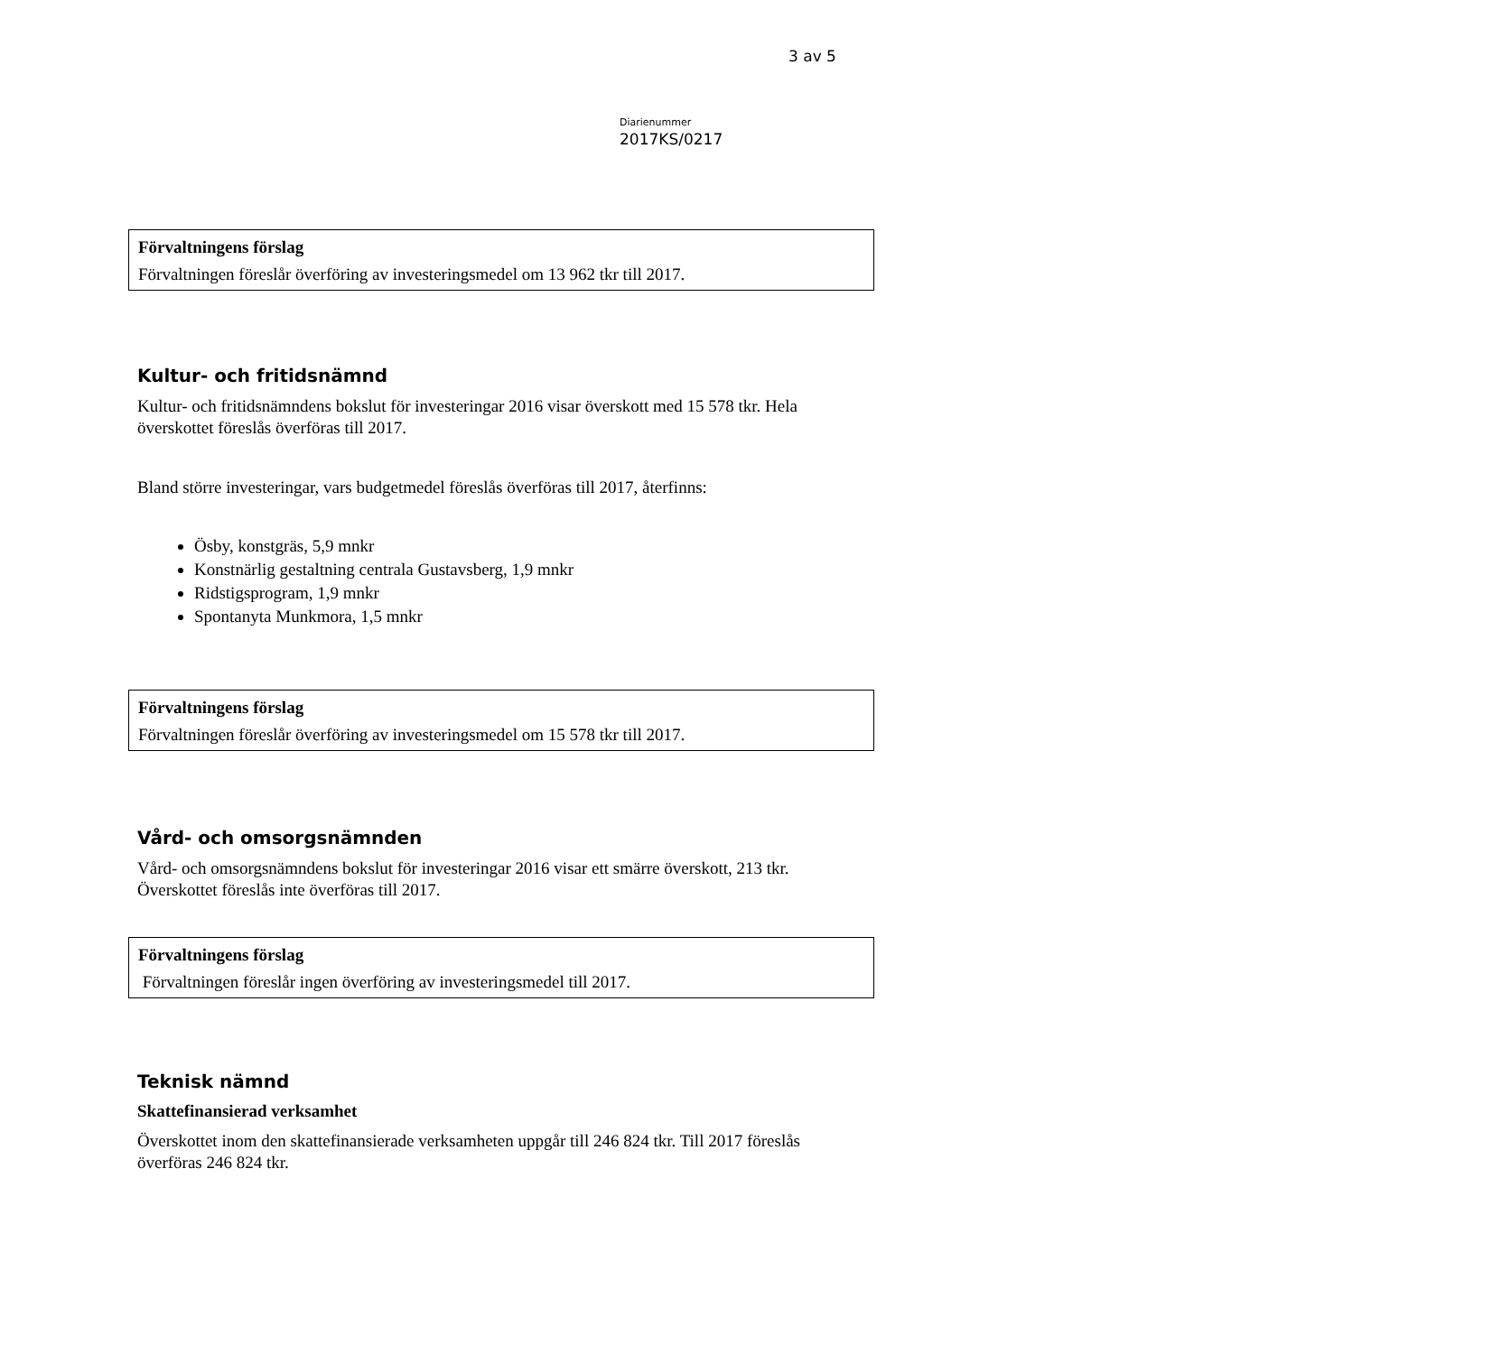3 av 5
Diarienummer
2017KS/0217
Förvaltningens förslag
Förvaltningen föreslår överföring av investeringsmedel om 13 962 tkr till 2017.
Kultur- och fritidsnämnd
Kultur- och fritidsnämndens bokslut för investeringar 2016 visar överskott med 15 578 tkr. Hela överskottet föreslås överföras till 2017.
Bland större investeringar, vars budgetmedel föreslås överföras till 2017, återfinns:
Ösby, konstgräs, 5,9 mnkr
Konstnärlig gestaltning centrala Gustavsberg, 1,9 mnkr
Ridstigsprogram, 1,9 mnkr
Spontanyta Munkmora, 1,5 mnkr
Förvaltningens förslag
Förvaltningen föreslår överföring av investeringsmedel om 15 578 tkr till 2017.
Vård- och omsorgsnämnden
Vård- och omsorgsnämndens bokslut för investeringar 2016 visar ett smärre överskott, 213 tkr. Överskottet föreslås inte överföras till 2017.
Förvaltningens förslag
Förvaltningen föreslår ingen överföring av investeringsmedel till 2017.
Teknisk nämnd
Skattefinansierad verksamhet
Överskottet inom den skattefinansierade verksamheten uppgår till 246 824 tkr. Till 2017 föreslås överföras 246 824 tkr.